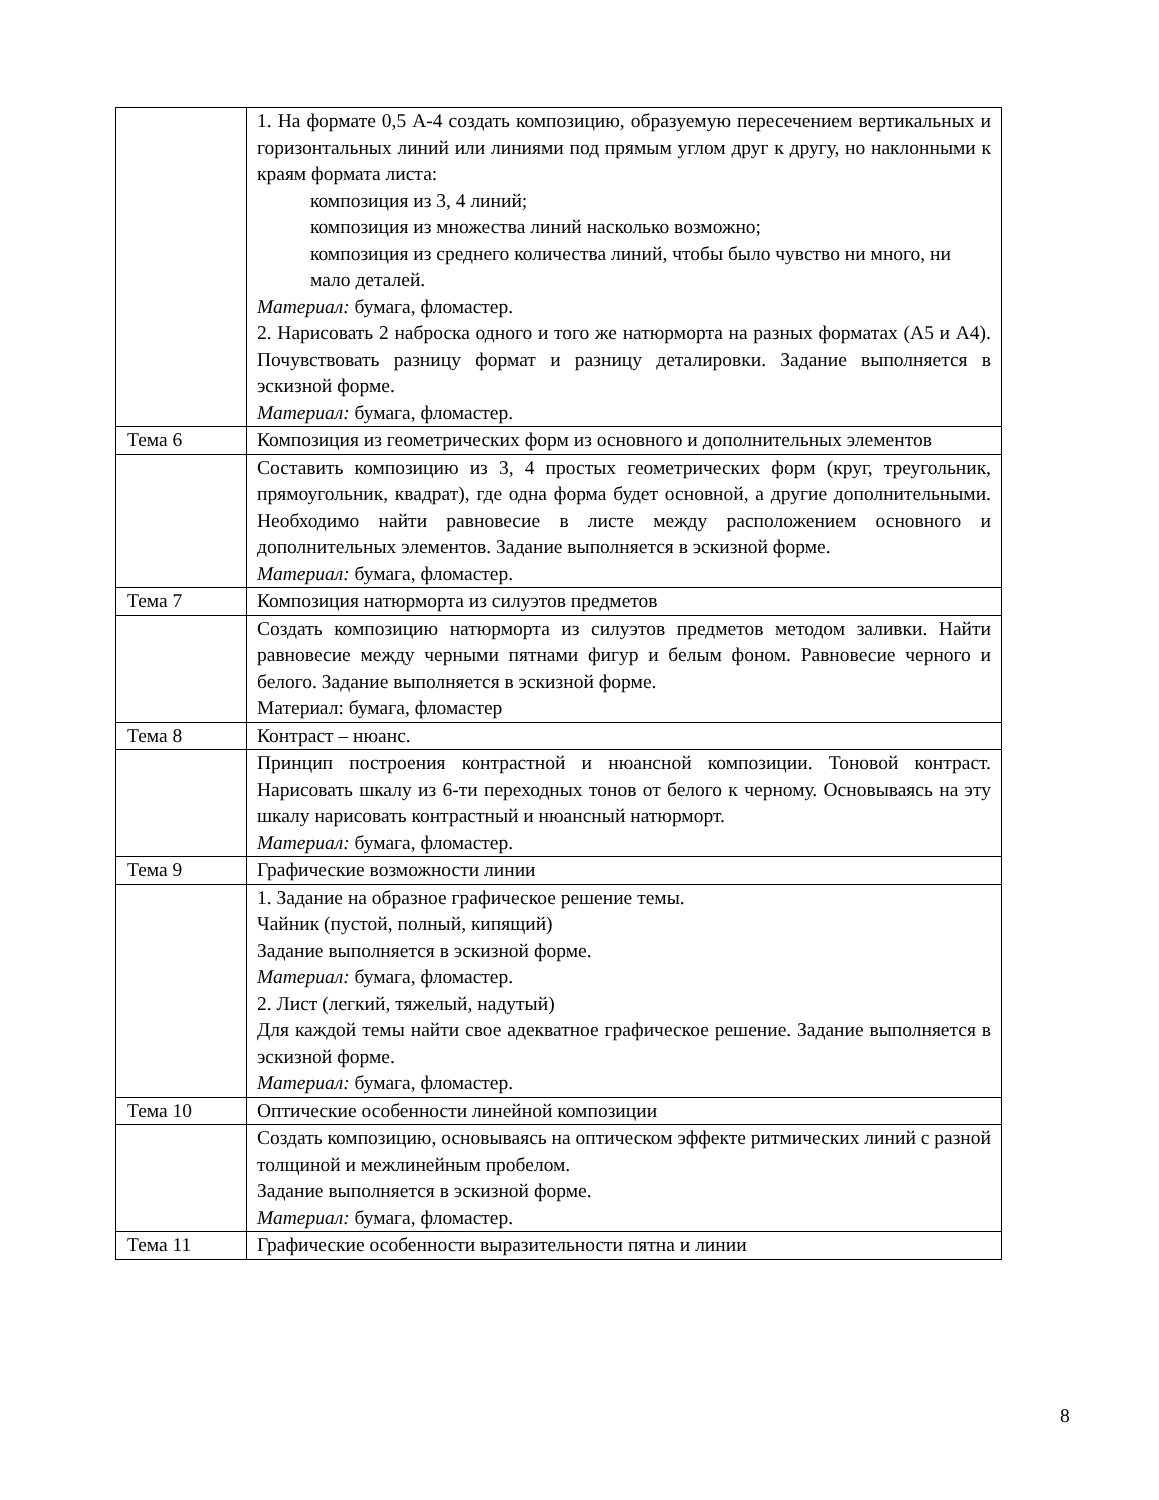| | 1. На формате 0,5 А-4 создать композицию, образуемую пересечением вертикальных и горизонтальных линий или линиями под прямым углом друг к другу, но наклонными к краям формата листа: композиция из 3, 4 линий; композиция из множества линий насколько возможно; композиция из среднего количества линий, чтобы было чувство ни много, ни мало деталей. Материал: бумага, фломастер. 2. Нарисовать 2 наброска одного и того же натюрморта на разных форматах (А5 и А4). Почувствовать разницу формат и разницу деталировки. Задание выполняется в эскизной форме. Материал: бумага, фломастер. |
| Тема 6 | Композиция из геометрических форм из основного и дополнительных элементов |
| | Составить композицию из 3, 4 простых геометрических форм (круг, треугольник, прямоугольник, квадрат), где одна форма будет основной, а другие дополнительными. Необходимо найти равновесие в листе между расположением основного и дополнительных элементов. Задание выполняется в эскизной форме. Материал: бумага, фломастер. |
| Тема 7 | Композиция натюрморта из силуэтов предметов |
| | Создать композицию натюрморта из силуэтов предметов методом заливки. Найти равновесие между черными пятнами фигур и белым фоном. Равновесие черного и белого. Задание выполняется в эскизной форме. Материал: бумага, фломастер |
| Тема 8 | Контраст – нюанс. |
| | Принцип построения контрастной и нюансной композиции. Тоновой контраст. Нарисовать шкалу из 6-ти переходных тонов от белого к черному. Основываясь на эту шкалу нарисовать контрастный и нюансный натюрморт. Материал: бумага, фломастер. |
| Тема 9 | Графические возможности линии |
| | 1. Задание на образное графическое решение темы. Чайник (пустой, полный, кипящий) Задание выполняется в эскизной форме. Материал: бумага, фломастер. 2. Лист (легкий, тяжелый, надутый) Для каждой темы найти свое адекватное графическое решение. Задание выполняется в эскизной форме. Материал: бумага, фломастер. |
| Тема 10 | Оптические особенности линейной композиции |
| | Создать композицию, основываясь на оптическом эффекте ритмических линий с разной толщиной и межлинейным пробелом. Задание выполняется в эскизной форме. Материал: бумага, фломастер. |
| Тема 11 | Графические особенности выразительности пятна и линии |
8